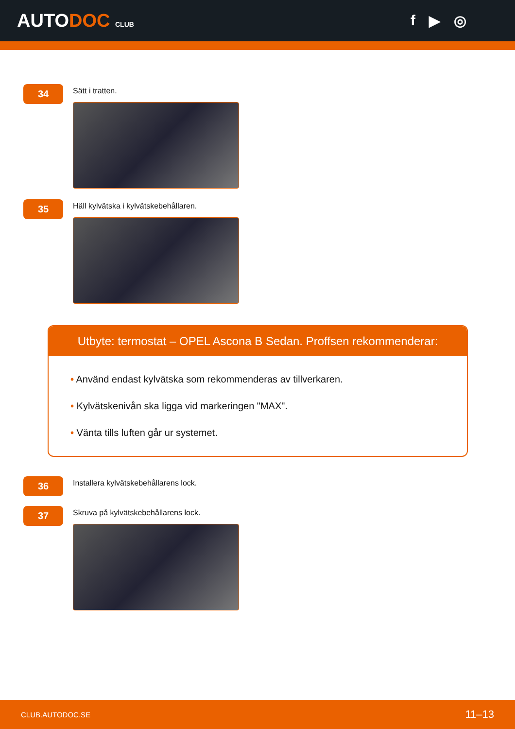AUTODOC CLUB
f ▶ ◎
34
Sätt i tratten.
35
Häll kylvätska i kylvätskebehållaren.
Utbyte: termostat – OPEL Ascona B Sedan. Proffsen rekommenderar:
• Använd endast kylvätska som rekommenderas av tillverkaren.
• Kylvätskenivån ska ligga vid markeringen "MAX".
• Vänta tills luften går ur systemet.
36
Installera kylvätskebehållarens lock.
37
Skruva på kylvätskebehållarens lock.
CLUB.AUTODOC.SE 11–13